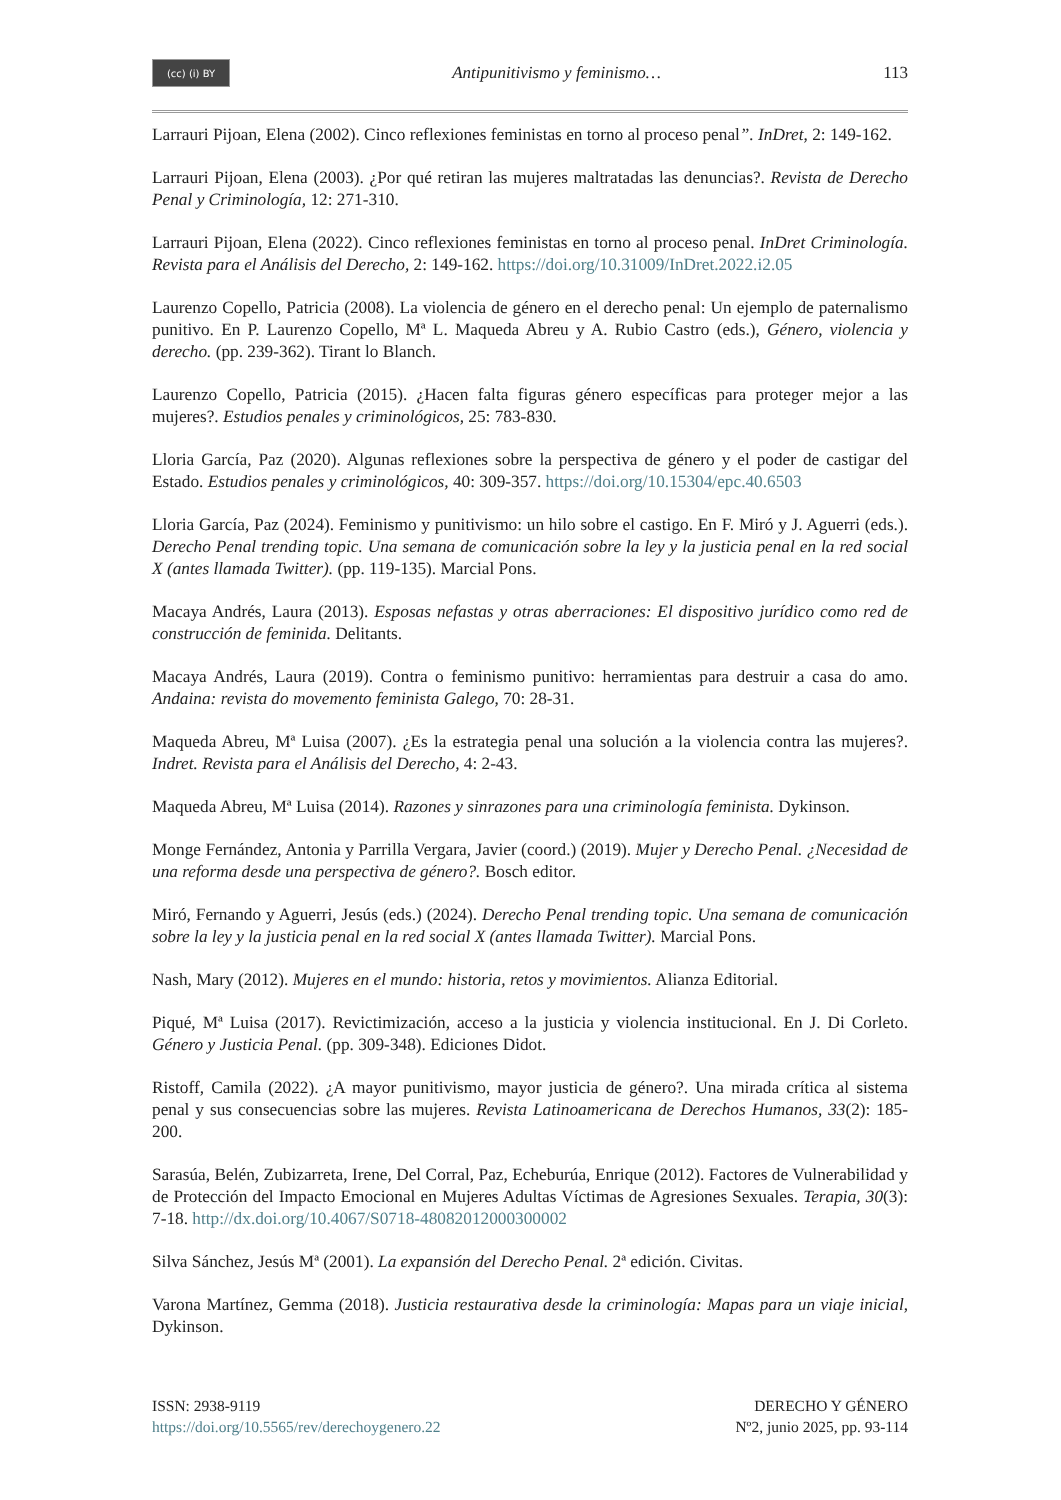(cc) (i) BY
Antipunitivismo y feminismo… 113
Larrauri Pijoan, Elena (2002). Cinco reflexiones feministas en torno al proceso penal”. InDret, 2: 149-162.
Larrauri Pijoan, Elena (2003). ¿Por qué retiran las mujeres maltratadas las denuncias?. Revista de Derecho Penal y Criminología, 12: 271-310.
Larrauri Pijoan, Elena (2022). Cinco reflexiones feministas en torno al proceso penal. InDret Criminología. Revista para el Análisis del Derecho, 2: 149-162. https://doi.org/10.31009/InDret.2022.i2.05
Laurenzo Copello, Patricia (2008). La violencia de género en el derecho penal: Un ejemplo de paternalismo punitivo. En P. Laurenzo Copello, Mª L. Maqueda Abreu y A. Rubio Castro (eds.), Género, violencia y derecho. (pp. 239-362). Tirant lo Blanch.
Laurenzo Copello, Patricia (2015). ¿Hacen falta figuras género específicas para proteger mejor a las mujeres?. Estudios penales y criminológicos, 25: 783-830.
Lloria García, Paz (2020). Algunas reflexiones sobre la perspectiva de género y el poder de castigar del Estado. Estudios penales y criminológicos, 40: 309-357. https://doi.org/10.15304/epc.40.6503
Lloria García, Paz (2024). Feminismo y punitivismo: un hilo sobre el castigo. En F. Miró y J. Aguerri (eds.). Derecho Penal trending topic. Una semana de comunicación sobre la ley y la justicia penal en la red social X (antes llamada Twitter). (pp. 119-135). Marcial Pons.
Macaya Andrés, Laura (2013). Esposas nefastas y otras aberraciones: El dispositivo jurídico como red de construcción de feminida. Delitants.
Macaya Andrés, Laura (2019). Contra o feminismo punitivo: herramientas para destruir a casa do amo. Andaina: revista do movemento feminista Galego, 70: 28-31.
Maqueda Abreu, Mª Luisa (2007). ¿Es la estrategia penal una solución a la violencia contra las mujeres?. Indret. Revista para el Análisis del Derecho, 4: 2-43.
Maqueda Abreu, Mª Luisa (2014). Razones y sinrazones para una criminología feminista. Dykinson.
Monge Fernández, Antonia y Parrilla Vergara, Javier (coord.) (2019). Mujer y Derecho Penal. ¿Necesidad de una reforma desde una perspectiva de género?. Bosch editor.
Miró, Fernando y Aguerri, Jesús (eds.) (2024). Derecho Penal trending topic. Una semana de comunicación sobre la ley y la justicia penal en la red social X (antes llamada Twitter). Marcial Pons.
Nash, Mary (2012). Mujeres en el mundo: historia, retos y movimientos. Alianza Editorial.
Piqué, Mª Luisa (2017). Revictimización, acceso a la justicia y violencia institucional. En J. Di Corleto. Género y Justicia Penal. (pp. 309-348). Ediciones Didot.
Ristoff, Camila (2022). ¿A mayor punitivismo, mayor justicia de género?. Una mirada crítica al sistema penal y sus consecuencias sobre las mujeres. Revista Latinoamericana de Derechos Humanos, 33(2): 185-200.
Sarasúa, Belén, Zubizarreta, Irene, Del Corral, Paz, Echeburúa, Enrique (2012). Factores de Vulnerabilidad y de Protección del Impacto Emocional en Mujeres Adultas Víctimas de Agresiones Sexuales. Terapia, 30(3): 7-18. http://dx.doi.org/10.4067/S0718-48082012000300002
Silva Sánchez, Jesús Mª (2001). La expansión del Derecho Penal. 2ª edición. Civitas.
Varona Martínez, Gemma (2018). Justicia restaurativa desde la criminología: Mapas para un viaje inicial, Dykinson.
ISSN: 2938-9119
https://doi.org/10.5565/rev/derechoygenero.22
DERECHO Y GÉNERO
Nº2, junio 2025, pp. 93-114